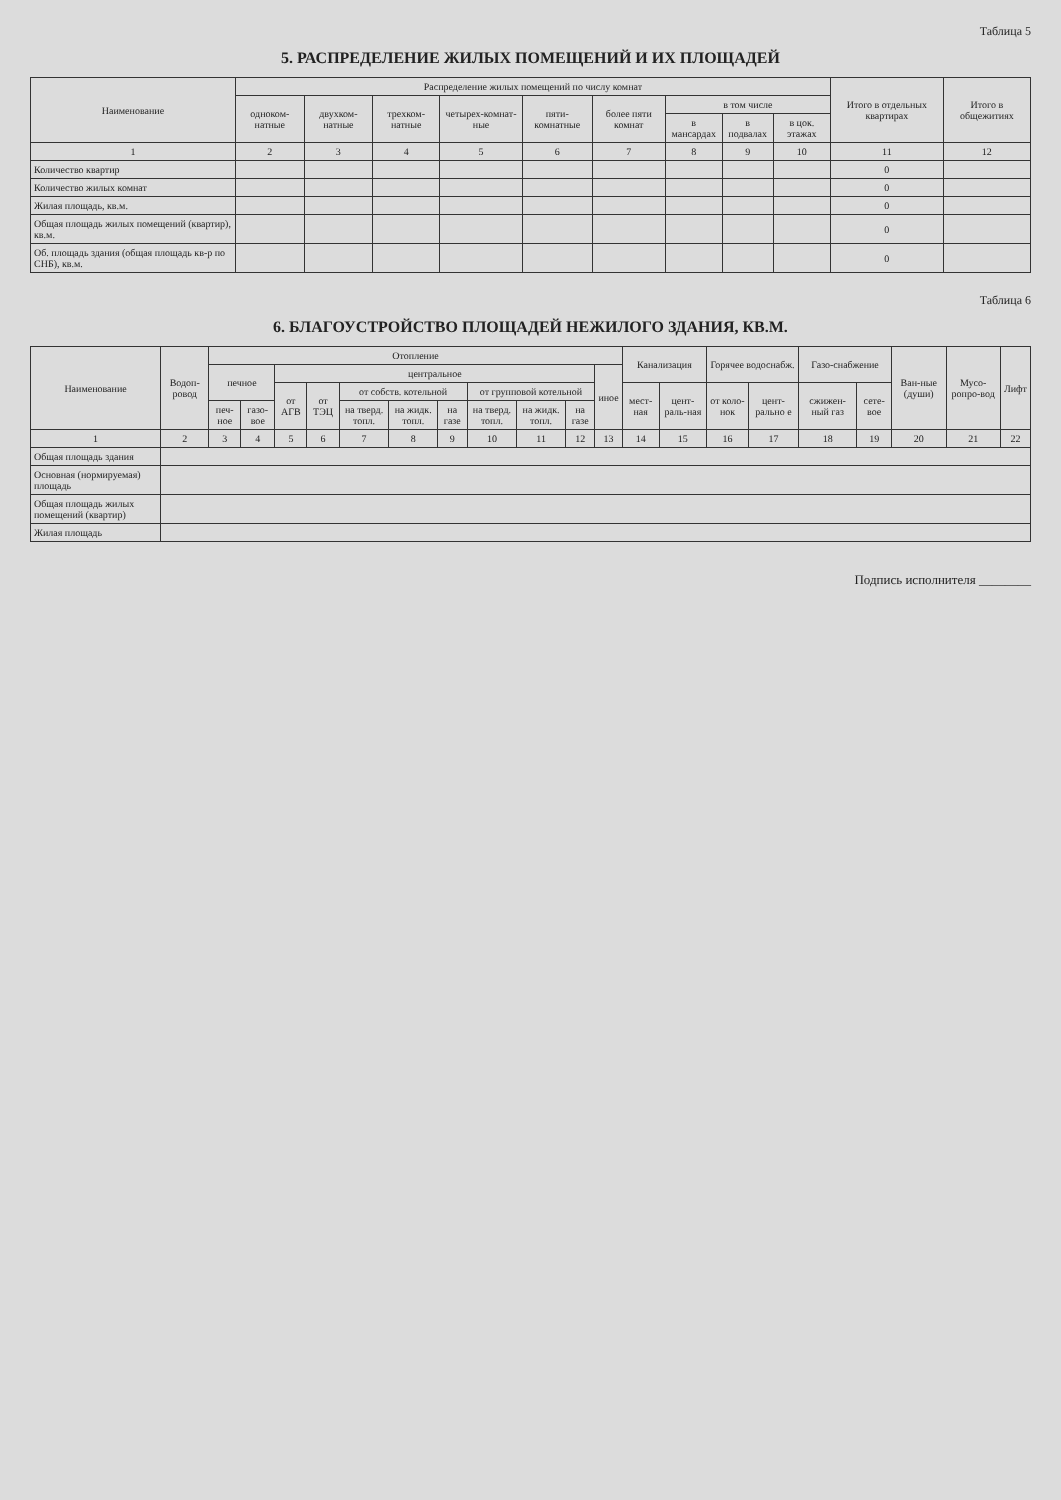Таблица 5
5. РАСПРЕДЕЛЕНИЕ ЖИЛЫХ ПОМЕЩЕНИЙ И ИХ ПЛОЩАДЕЙ
| Наименование | Распределение жилых помещений по числу комнат | | | | | | | | | Итого в отдельных квартирах | Итого в общежитиях |
| --- | --- | --- | --- | --- | --- | --- | --- | --- | --- | --- | --- |
| | одноком-натные | двухком-натные | трехком-натные | четырех-комнат-ные | пяти-комнатные | более пяти комнат | в том числе | | | | |
| | | | | | | | в мансардах | в подвалах | в цок. этажах | | |
| 1 | 2 | 3 | 4 | 5 | 6 | 7 | 8 | 9 | 10 | 11 | 12 |
| Количество квартир | | | | | | | | | | 0 | |
| Количество жилых комнат | | | | | | | | | | 0 | |
| Жилая площадь, кв.м. | | | | | | | | | | 0 | |
| Общая площадь жилых помещений (квартир), кв.м. | | | | | | | | | | 0 | |
| Об. площадь здания (общая площадь кв-р по СНБ), кв.м. | | | | | | | | | | 0 | |
Таблица 6
6. БЛАГОУСТРОЙСТВО ПЛОЩАДЕЙ НЕЖИЛОГО ЗДАНИЯ, КВ.М.
| Наименование | Водоп-ровод | Отопление | | | | | | | | | | | Канализация | | Горячее водоснабж. | | Газо-снабжение | | Ван-ные (души) | Мусо-ропро-вод | Лифт |
| --- | --- | --- | --- | --- | --- | --- | --- | --- | --- | --- | --- | --- | --- | --- | --- | --- | --- | --- | --- | --- | --- |
| | | печное | | центральное | | | | | | | | иное | | | | | | | | | |
| | | | | от АГВ | от ТЭЦ | от собств. котельной | | | от групповой котельной | | | | мест-ная | цент-раль-ная | от коло-нок | цент-рально е | сжижен-ный газ | сете-вое | | | |
| | | печ-ное | газо-вое | | | на тверд. топл. | на жидк. топл. | на газе | на тверд. топл. | на жидк. топл. | на газе | | | | | | | | | | |
| 1 | 2 | 3 | 4 | 5 | 6 | 7 | 8 | 9 | 10 | 11 | 12 | 13 | 14 | 15 | 16 | 17 | 18 | 19 | 20 | 21 | 22 |
| Общая площадь здания | | | | | | | | | | | | | | | | | | | | | |
| Основная (нормируемая) площадь | | | | | | | | | | | | | | | | | | | | | |
| Общая площадь жилых помещений (квартир) | | | | | | | | | | | | | | | | | | | | | |
| Жилая площадь | | | | | | | | | | | | | | | | | | | | | |
Подпись исполнителя ________